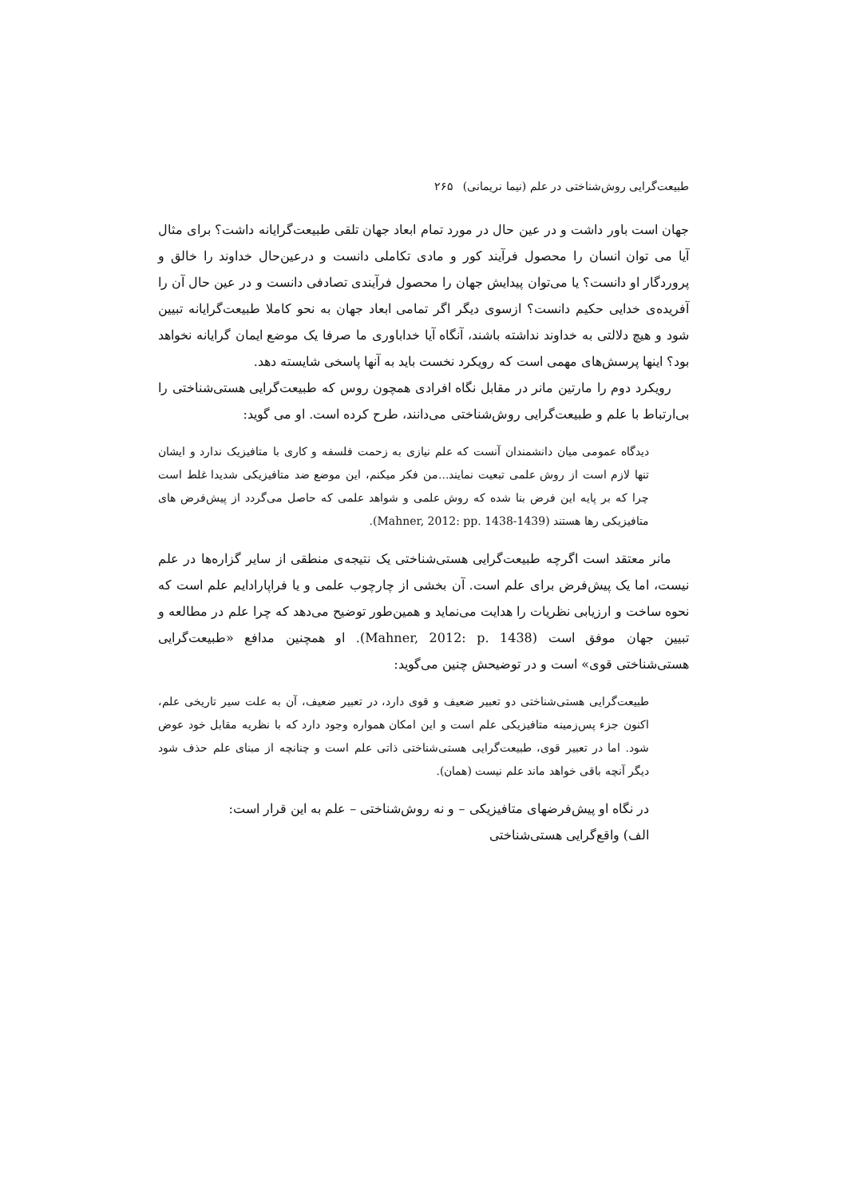طبیعت‌گرایی روش‌شناختی در علم (نیما نریمانی)۲۶۵
جهان است باور داشت و در عین حال در مورد تمام ابعاد جهان تلقی طبیعت‌گرایانه داشت؟ برای مثال آیا می توان انسان را محصول فرآیند کور و مادی تکاملی دانست و درعین‌حال خداوند را خالق و پروردگار او دانست؟ یا می‌توان پیدایش جهان را محصول فرآیندی تصادفی دانست و در عین حال آن را آفریده‌ی خدایی حکیم دانست؟ ازسوی دیگر اگر تمامی ابعاد جهان به نحو کاملا طبیعت‌گرایانه تبیین شود و هیچ دلالتی به خداوند نداشته باشند، آنگاه آیا خداباوری ما صرفا یک موضع ایمان گرایانه نخواهد بود؟ اینها پرسش‌های مهمی است که رویکرد نخست باید به آنها پاسخی شایسته دهد.
رویکرد دوم را مارتین مانر در مقابل نگاه افرادی همچون روس که طبیعت‌گرایی هستی‌شناختی را بی‌ارتباط با علم و طبیعت‌گرایی روش‌شناختی می‌دانند، طرح کرده است. او می گوید:
دیدگاه عمومی میان دانشمندان آنست که علم نیازی به زحمت فلسفه و کاری با متافیزیک ندارد و ایشان تنها لازم است از روش علمی تبعیت نمایند...من فکر میکنم، این موضع ضد متافیزیکی شدیدا غلط است چرا که بر پایه این فرض بنا شده که روش علمی و شواهد علمی که حاصل می‌گردد از پیش‌فرض های متافیزیکی رها هستند (Mahner, 2012: pp. 1438-1439).
مانر معتقد است اگرچه طبیعت‌گرایی هستی‌شناختی یک نتیجه‌ی منطقی از سایر گزاره‌ها در علم نیست، اما یک پیش‌فرض برای علم است. آن بخشی از چارچوب علمی و یا فراپارادایم علم است که نحوه ساخت و ارزیابی نظریات را هدایت می‌نماید و همین‌طور توضیح می‌دهد که چرا علم در مطالعه و تبیین جهان موفق است (Mahner, 2012: p. 1438). او همچنین مدافع «طبیعت‌گرایی هستی‌شناختی قوی» است و در توضیحش چنین می‌گوید:
طبیعت‌گرایی هستی‌شناختی دو تعبیر ضعیف و قوی دارد، در تعبیر ضعیف، آن به علت سیر تاریخی علم، اکنون جزء پس‌زمینه متافیزیکی علم است و این امکان همواره وجود دارد که با نظریه مقابل خود عوض شود. اما در تعبیر قوی، طبیعت‌گرایی هستی‌شناختی ذاتی علم است و چنانچه از مبنای علم حذف شود دیگر آنچه باقی خواهد ماند علم نیست (همان).
در نگاه او پیش‌فرضهای متافیزیکی – و نه روش‌شناختی – علم به این قرار است:
الف) واقع‌گرایی هستی‌شناختی